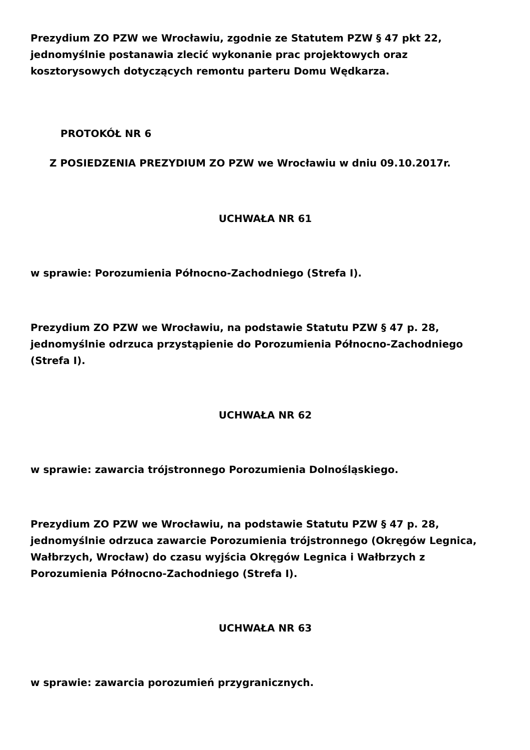Prezydium ZO PZW we Wrocławiu, zgodnie ze Statutem PZW § 47 pkt 22, jednomyślnie postanawia zlecić wykonanie prac projektowych oraz kosztorysowych dotyczących remontu parteru Domu Wędkarza.
PROTOKÓŁ NR 6
Z POSIEDZENIA PREZYDIUM ZO PZW we Wrocławiu w dniu 09.10.2017r.
UCHWAŁA NR 61
w sprawie: Porozumienia Północno-Zachodniego (Strefa I).
Prezydium ZO PZW we Wrocławiu, na podstawie Statutu PZW § 47 p. 28, jednomyślnie odrzuca przystąpienie do Porozumienia Północno-Zachodniego (Strefa I).
UCHWAŁA NR 62
w sprawie: zawarcia trójstronnego Porozumienia Dolnośląskiego.
Prezydium ZO PZW we Wrocławiu, na podstawie Statutu PZW § 47 p. 28, jednomyślnie odrzuca zawarcie Porozumienia trójstronnego (Okręgów Legnica, Wałbrzych, Wrocław) do czasu wyjścia Okręgów Legnica i Wałbrzych z Porozumienia Północno-Zachodniego (Strefa I).
UCHWAŁA NR 63
w sprawie: zawarcia porozumień przygranicznych.